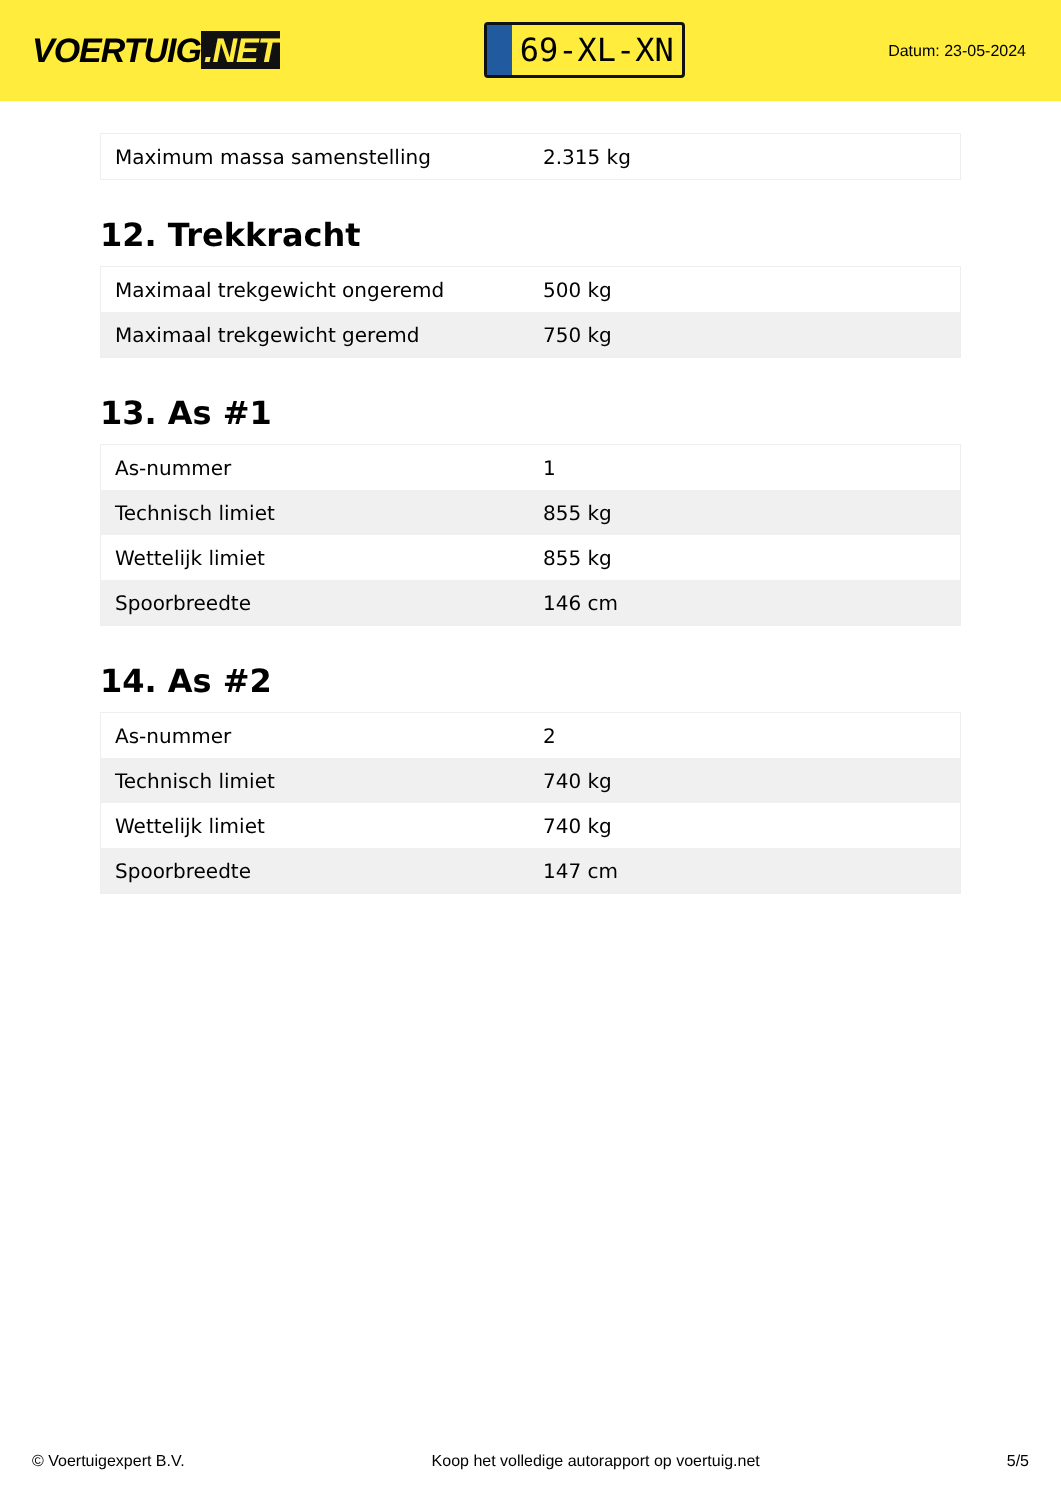VOERTUIG.NET
69-XL-XN
Datum: 23-05-2024
| Maximum massa samenstelling | 2.315 kg |
12. Trekkracht
| Maximaal trekgewicht ongeremd | 500 kg |
| Maximaal trekgewicht geremd | 750 kg |
13. As #1
| As-nummer | 1 |
| Technisch limiet | 855 kg |
| Wettelijk limiet | 855 kg |
| Spoorbreedte | 146 cm |
14. As #2
| As-nummer | 2 |
| Technisch limiet | 740 kg |
| Wettelijk limiet | 740 kg |
| Spoorbreedte | 147 cm |
© Voertuigexpert B.V. Koop het volledige autorapport op voertuig.net 5/5